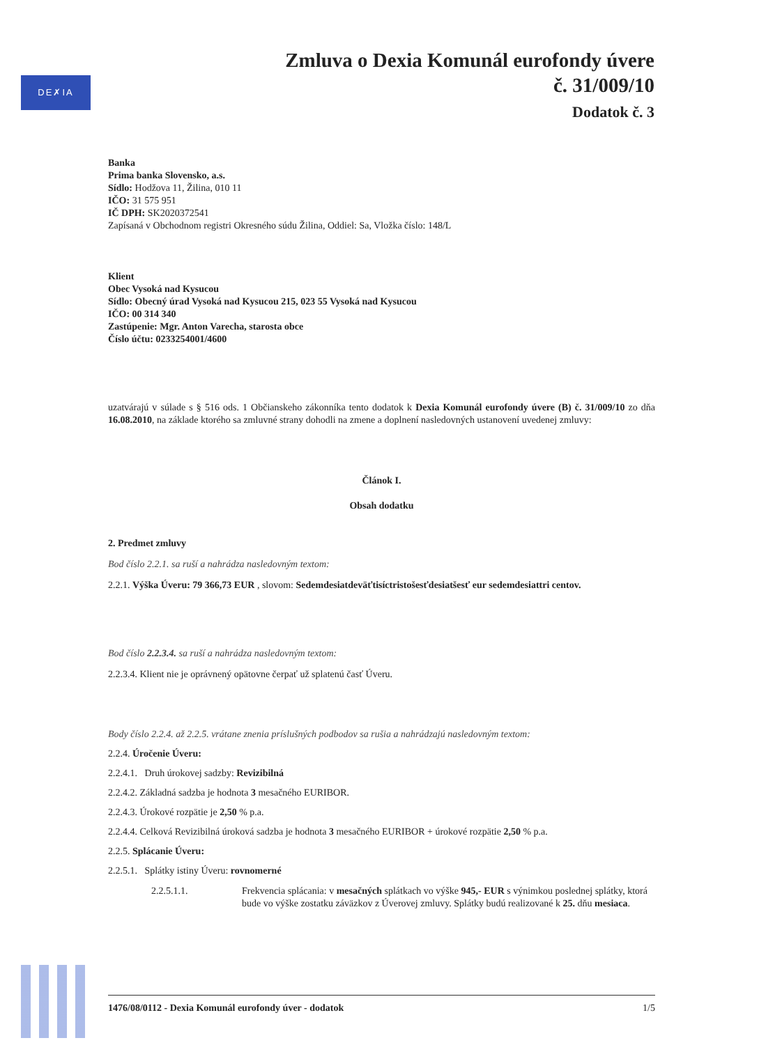DE✗IA
Zmluva o Dexia Komunál eurofondy úvere
č. 31/009/10
Dodatok č. 3
Banka
Prima banka Slovensko, a.s.
Sídlo: Hodžova 11, Žilina, 010 11
IČO: 31 575 951
IČ DPH: SK2020372541
Zapísaná v Obchodnom registri Okresného súdu Žilina, Oddiel: Sa, Vložka číslo: 148/L
Klient
Obec Vysoká nad Kysucou
Sídlo: Obecný úrad Vysoká nad Kysucou 215, 023 55 Vysoká nad Kysucou
IČO: 00 314 340
Zastúpenie: Mgr. Anton Varecha, starosta obce
Číslo účtu: 0233254001/4600
uzatvárajú v súlade s § 516 ods. 1 Občianskeho zákonníka tento dodatok k Dexia Komunál eurofondy úvere (B) č. 31/009/10 zo dňa 16.08.2010, na základe ktorého sa zmluvné strany dohodli na zmene a doplnení nasledovných ustanovení uvedenej zmluvy:
Článok I.
Obsah dodatku
2. Predmet zmluvy
Bod číslo 2.2.1. sa ruší a nahrádza nasledovným textom:
2.2.1. Výška Úveru: 79 366,73 EUR , slovom: Sedemdesiatdeväťtisíctristošesťdesiatšesť eur sedemdesiattri centov.
Bod číslo 2.2.3.4. sa ruší a nahrádza nasledovným textom:
2.2.3.4. Klient nie je oprávnený opätovne čerpať už splatenú časť Úveru.
Body číslo 2.2.4. až 2.2.5. vrátane znenia príslušných podbodov sa rušia a nahrádzajú nasledovným textom:
2.2.4. Úročenie Úveru:
2.2.4.1. Druh úrokovej sadzby: Revizibilná
2.2.4.2. Základná sadzba je hodnota 3 mesačného EURIBOR.
2.2.4.3. Úrokové rozpätie je 2,50 % p.a.
2.2.4.4. Celková Revizibilná úroková sadzba je hodnota 3 mesačného EURIBOR + úrokové rozpätie 2,50 % p.a.
2.2.5. Splácanie Úveru:
2.2.5.1. Splátky istiny Úveru: rovnomerné
2.2.5.1.1. Frekvencia splácania: v mesačných splátkach vo výške 945,- EUR s výnimkou poslednej splátky, ktorá bude vo výške zostatku záväzkov z Úverovej zmluvy. Splátky budú realizované k 25. dňu mesiaca.
1476/08/0112 - Dexia Komunál eurofondy úver - dodatok 1/5